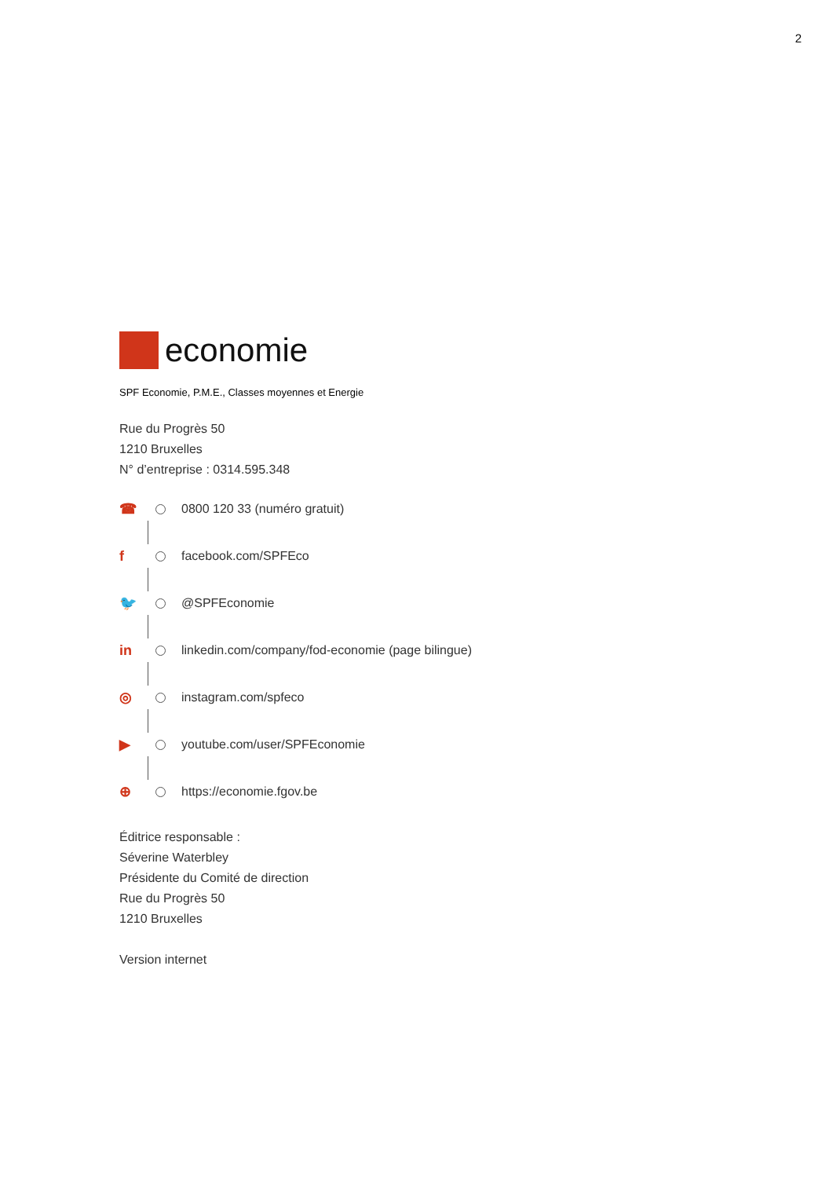2
economie
SPF Economie, P.M.E., Classes moyennes et Energie
Rue du Progrès 50
1210 Bruxelles
N° d’entreprise : 0314.595.348
☎ 0800 120 33 (numéro gratuit)
f facebook.com/SPFEco
🐦 @SPFEconomie
in linkedin.com/company/fod-economie (page bilingue)
◎ instagram.com/spfeco
▶ youtube.com/user/SPFEconomie
⊕ https://economie.fgov.be
Éditrice responsable :
Séverine Waterbley
Présidente du Comité de direction
Rue du Progrès 50
1210 Bruxelles
Version internet